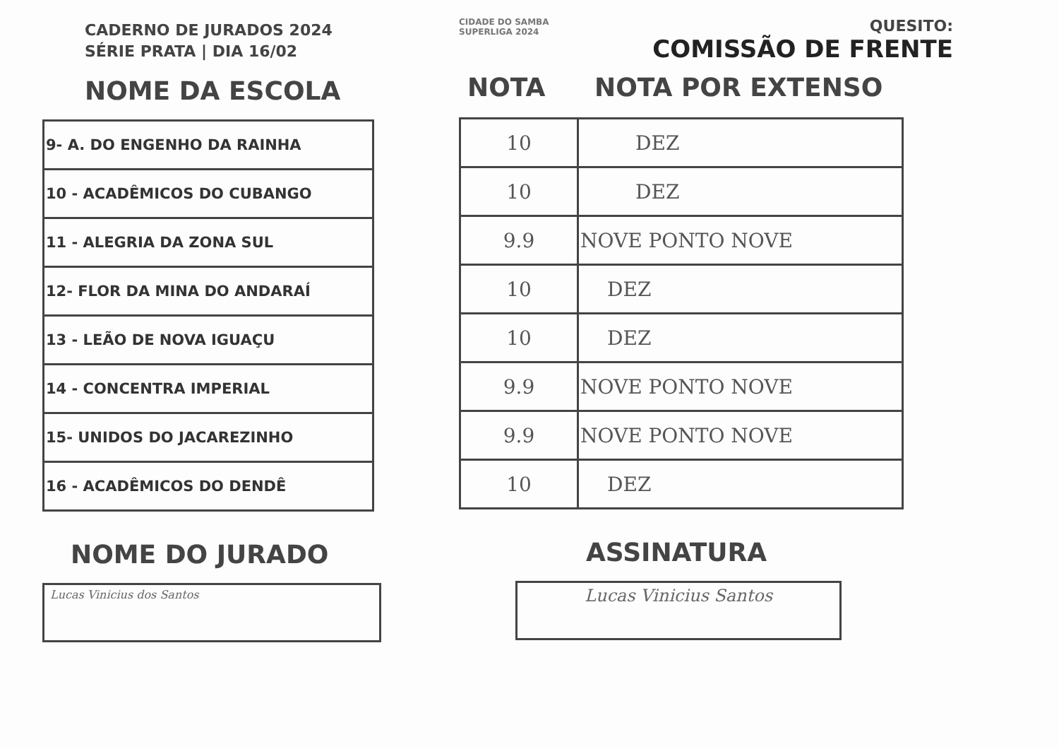CADERNO DE JURADOS 2024
SÉRIE PRATA | DIA 16/02
NOME DA ESCOLA
| 9- A. DO ENGENHO DA RAINHA |
| 10 - ACADÊMICOS DO CUBANGO |
| 11 - ALEGRIA DA ZONA SUL |
| 12- FLOR DA MINA DO ANDARAÍ |
| 13 - LEÃO DE NOVA IGUAÇU |
| 14 - CONCENTRA IMPERIAL |
| 15- UNIDOS DO JACAREZINHO |
| 16 - ACADÊMICOS DO DENDÊ |
NOME DO JURADO
Lucas Vinicius dos Santos
CIDADE DO SAMBA
SUPERLIGA 2024
QUESITO:
COMISSÃO DE FRENTE
NOTA NOTA POR EXTENSO
| 10 | DEZ |
| 10 | DEZ |
| 9.9 | NOVE PONTO NOVE |
| 10 | DEZ |
| 10 | DEZ |
| 9.9 | NOVE PONTO NOVE |
| 9.9 | NOVE PONTO NOVE |
| 10 | DEZ |
ASSINATURA
Lucas Vinicius Santos